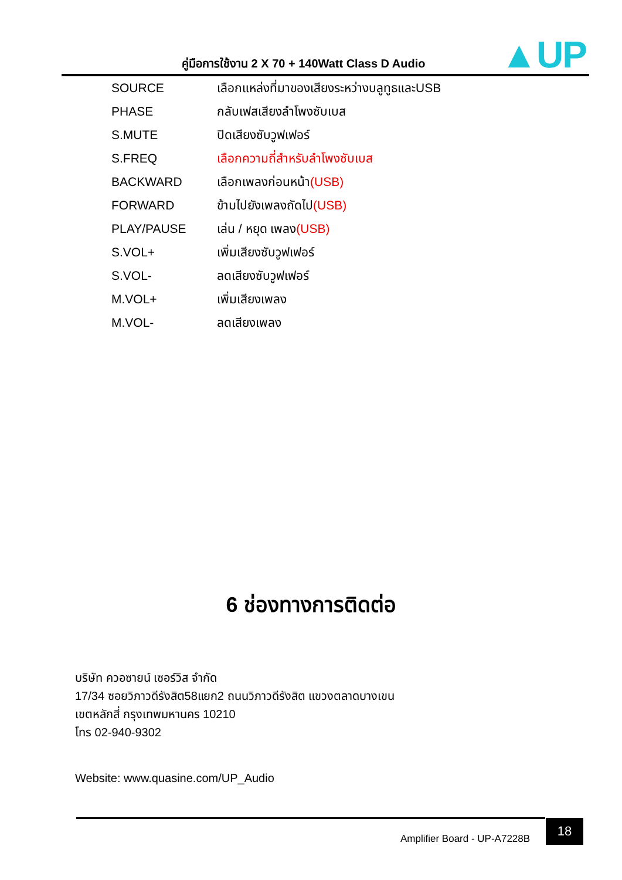คู่มือการใช้งาน 2 X 70 + 140Watt Class D Audio
▲UP
| SOURCE | เลือกแหล่งที่มาของเสียงระหว่างบลูทูธและUSB |
| PHASE | กลับเฟสเสียงลำโพงซับเบส |
| S.MUTE | ปิดเสียงซับวูฟเฟอร์ |
| S.FREQ | เลือกความถี่สำหรับลำโพงซับเบส |
| BACKWARD | เลือกเพลงก่อนหน้า (USB) |
| FORWARD | ข้ามไปยังเพลงถัดไป (USB) |
| PLAY/PAUSE | เล่น / หยุด เพลง (USB) |
| S.VOL+ | เพิ่มเสียงซับวูฟเฟอร์ |
| S.VOL- | ลดเสียงซับวูฟเฟอร์ |
| M.VOL+ | เพิ่มเสียงเพลง |
| M.VOL- | ลดเสียงเพลง |
6 ช่องทางการติดต่อ
บริษัท ควอซายน์ เซอร์วิส จำกัด
17/34 ซอยวิภาวดีรังสิต58แยก2 ถนนวิภาวดีรังสิต แขวงตลาดบางเขน
เขตหลักสี่ กรุงเทพมหานคร 10210
โทร 02-940-9302
Website: www.quasine.com/UP_Audio
Amplifier Board - UP-A7228B
18